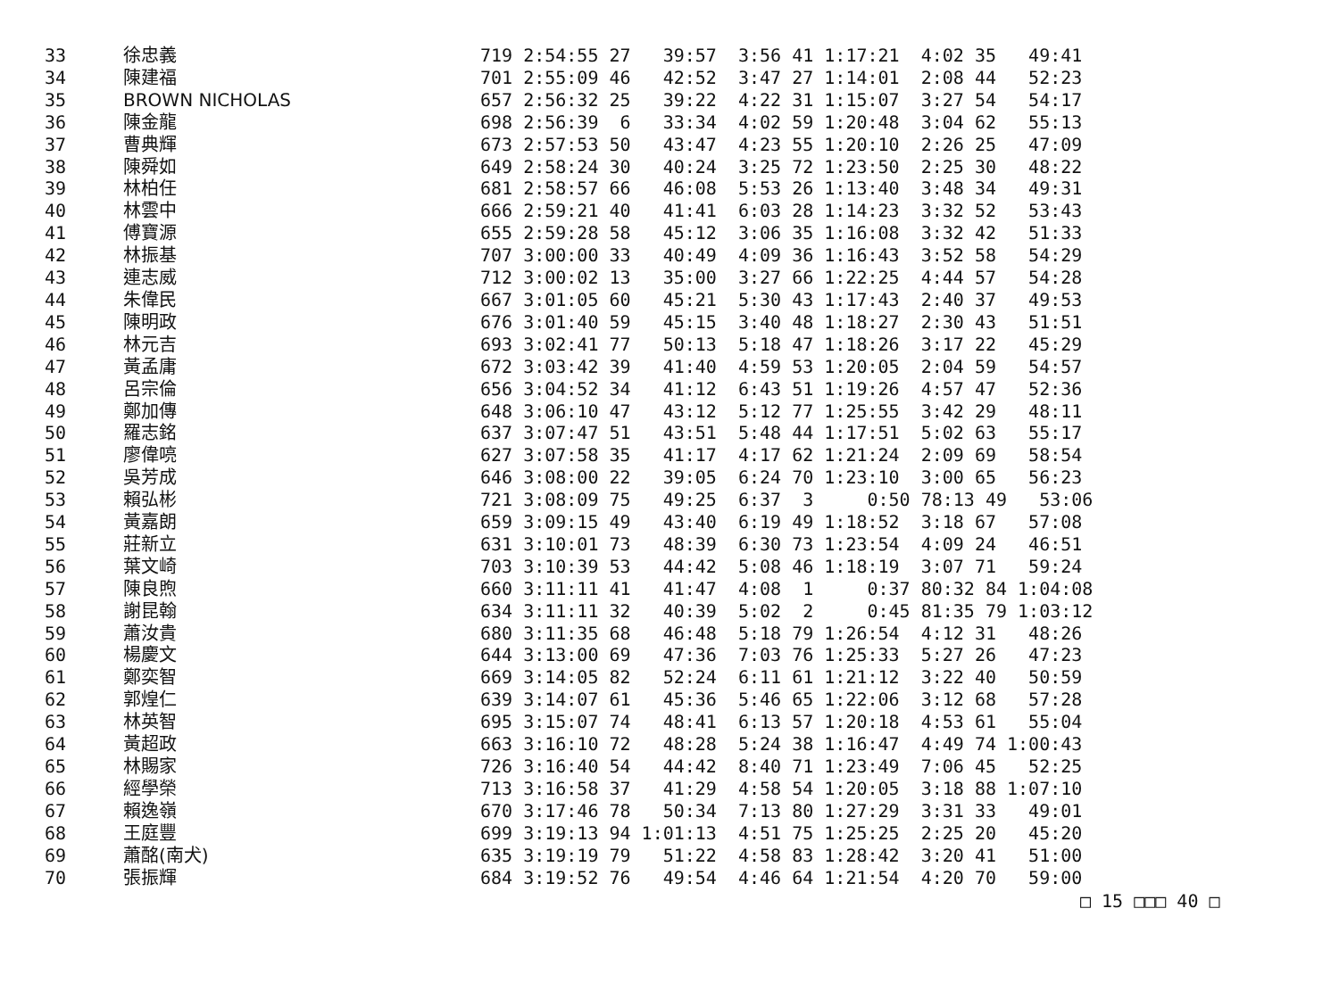| 33 | 徐忠義 | 719 2:54:55 27 39:57 3:56 41 1:17:21 4:02 35 49:41 |
| 34 | 陳建福 | 701 2:55:09 46 42:52 3:47 27 1:14:01 2:08 44 52:23 |
| 35 | BROWN NICHOLAS | 657 2:56:32 25 39:22 4:22 31 1:15:07 3:27 54 54:17 |
| 36 | 陳金龍 | 698 2:56:39 6 33:34 4:02 59 1:20:48 3:04 62 55:13 |
| 37 | 曹典輝 | 673 2:57:53 50 43:47 4:23 55 1:20:10 2:26 25 47:09 |
| 38 | 陳舜如 | 649 2:58:24 30 40:24 3:25 72 1:23:50 2:25 30 48:22 |
| 39 | 林柏任 | 681 2:58:57 66 46:08 5:53 26 1:13:40 3:48 34 49:31 |
| 40 | 林雲中 | 666 2:59:21 40 41:41 6:03 28 1:14:23 3:32 52 53:43 |
| 41 | 傅寶源 | 655 2:59:28 58 45:12 3:06 35 1:16:08 3:32 42 51:33 |
| 42 | 林振基 | 707 3:00:00 33 40:49 4:09 36 1:16:43 3:52 58 54:29 |
| 43 | 連志威 | 712 3:00:02 13 35:00 3:27 66 1:22:25 4:44 57 54:28 |
| 44 | 朱偉民 | 667 3:01:05 60 45:21 5:30 43 1:17:43 2:40 37 49:53 |
| 45 | 陳明政 | 676 3:01:40 59 45:15 3:40 48 1:18:27 2:30 43 51:51 |
| 46 | 林元吉 | 693 3:02:41 77 50:13 5:18 47 1:18:26 3:17 22 45:29 |
| 47 | 黃孟庸 | 672 3:03:42 39 41:40 4:59 53 1:20:05 2:04 59 54:57 |
| 48 | 呂宗倫 | 656 3:04:52 34 41:12 6:43 51 1:19:26 4:57 47 52:36 |
| 49 | 鄭加傳 | 648 3:06:10 47 43:12 5:12 77 1:25:55 3:42 29 48:11 |
| 50 | 羅志銘 | 637 3:07:47 51 43:51 5:48 44 1:17:51 5:02 63 55:17 |
| 51 | 廖偉喨 | 627 3:07:58 35 41:17 4:17 62 1:21:24 2:09 69 58:54 |
| 52 | 吳芳成 | 646 3:08:00 22 39:05 6:24 70 1:23:10 3:00 65 56:23 |
| 53 | 賴弘彬 | 721 3:08:09 75 49:25 6:37 3 0:50 78:13 49 53:06 |
| 54 | 黃嘉朗 | 659 3:09:15 49 43:40 6:19 49 1:18:52 3:18 67 57:08 |
| 55 | 莊新立 | 631 3:10:01 73 48:39 6:30 73 1:23:54 4:09 24 46:51 |
| 56 | 葉文崎 | 703 3:10:39 53 44:42 5:08 46 1:18:19 3:07 71 59:24 |
| 57 | 陳良煦 | 660 3:11:11 41 41:47 4:08 1 0:37 80:32 84 1:04:08 |
| 58 | 謝昆翰 | 634 3:11:11 32 40:39 5:02 2 0:45 81:35 79 1:03:12 |
| 59 | 蕭汝貴 | 680 3:11:35 68 46:48 5:18 79 1:26:54 4:12 31 48:26 |
| 60 | 楊慶文 | 644 3:13:00 69 47:36 7:03 76 1:25:33 5:27 26 47:23 |
| 61 | 鄭奕智 | 669 3:14:05 82 52:24 6:11 61 1:21:12 3:22 40 50:59 |
| 62 | 郭煌仁 | 639 3:14:07 61 45:36 5:46 65 1:22:06 3:12 68 57:28 |
| 63 | 林英智 | 695 3:15:07 74 48:41 6:13 57 1:20:18 4:53 61 55:04 |
| 64 | 黃超政 | 663 3:16:10 72 48:28 5:24 38 1:16:47 4:49 74 1:00:43 |
| 65 | 林賜家 | 726 3:16:40 54 44:42 8:40 71 1:23:49 7:06 45 52:25 |
| 66 | 經學榮 | 713 3:16:58 37 41:29 4:58 54 1:20:05 3:18 88 1:07:10 |
| 67 | 賴逸嶺 | 670 3:17:46 78 50:34 7:13 80 1:27:29 3:31 33 49:01 |
| 68 | 王庭豐 | 699 3:19:13 94 1:01:13 4:51 75 1:25:25 2:25 20 45:20 |
| 69 | 蕭酩(南犬) | 635 3:19:19 79 51:22 4:58 83 1:28:42 3:20 41 51:00 |
| 70 | 張振輝 | 684 3:19:52 76 49:54 4:46 64 1:21:54 4:20 70 59:00 |
□ 15 □□□ 40 □